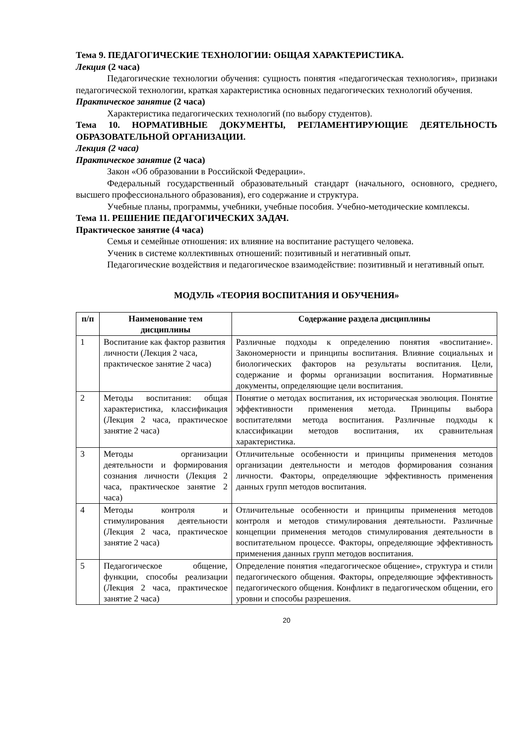Тема 9. ПЕДАГОГИЧЕСКИЕ ТЕХНОЛОГИИ: ОБЩАЯ ХАРАКТЕРИСТИКА.
Лекция (2 часа)
Педагогические технологии обучения: сущность понятия «педагогическая технология», признаки педагогической технологии, краткая характеристика основных педагогических технологий обучения.
Практическое занятие (2 часа)
Характеристика педагогических технологий (по выбору студентов).
Тема 10. НОРМАТИВНЫЕ ДОКУМЕНТЫ, РЕГЛАМЕНТИРУЮЩИЕ ДЕЯТЕЛЬНОСТЬ ОБРАЗОВАТЕЛЬНОЙ ОРГАНИЗАЦИИ.
Лекция (2 часа)
Практическое занятие (2 часа)
Закон «Об образовании в Российской Федерации».
Федеральный государственный образовательный стандарт (начального, основного, среднего, высшего профессионального образования), его содержание и структура.
Учебные планы, программы, учебники, учебные пособия. Учебно-методические комплексы.
Тема 11. РЕШЕНИЕ ПЕДАГОГИЧЕСКИХ ЗАДАЧ.
Практическое занятие (4 часа)
Семья и семейные отношения: их влияние на воспитание растущего человека.
Ученик в системе коллективных отношений: позитивный и негативный опыт.
Педагогические воздействия и педагогическое взаимодействие: позитивный и негативный опыт.
МОДУЛЬ «ТЕОРИЯ ВОСПИТАНИЯ И ОБУЧЕНИЯ»
| п/п | Наименование тем дисциплины | Содержание раздела дисциплины |
| --- | --- | --- |
| 1 | Воспитание как фактор развития личности (Лекция 2 часа, практическое занятие 2 часа) | Различные подходы к определению понятия «воспитание». Закономерности и принципы воспитания. Влияние социальных и биологических факторов на результаты воспитания. Цели, содержание и формы организации воспитания. Нормативные документы, определяющие цели воспитания. |
| 2 | Методы воспитания: общая характеристика, классификация (Лекция 2 часа, практическое занятие 2 часа) | Понятие о методах воспитания, их историческая эволюция. Понятие эффективности применения метода. Принципы выбора воспитателями метода воспитания. Различные подходы к классификации методов воспитания, их сравнительная характеристика. |
| 3 | Методы организации деятельности и формирования сознания личности (Лекция 2 часа, практическое занятие 2 часа) | Отличительные особенности и принципы применения методов организации деятельности и методов формирования сознания личности. Факторы, определяющие эффективность применения данных групп методов воспитания. |
| 4 | Методы контроля и стимулирования деятельности (Лекция 2 часа, практическое занятие 2 часа) | Отличительные особенности и принципы применения методов контроля и методов стимулирования деятельности. Различные концепции применения методов стимулирования деятельности в воспитательном процессе. Факторы, определяющие эффективность применения данных групп методов воспитания. |
| 5 | Педагогическое общение, функции, способы реализации (Лекция 2 часа, практическое занятие 2 часа) | Определение понятия «педагогическое общение», структура и стили педагогического общения. Факторы, определяющие эффективность педагогического общения. Конфликт в педагогическом общении, его уровни и способы разрешения. |
20